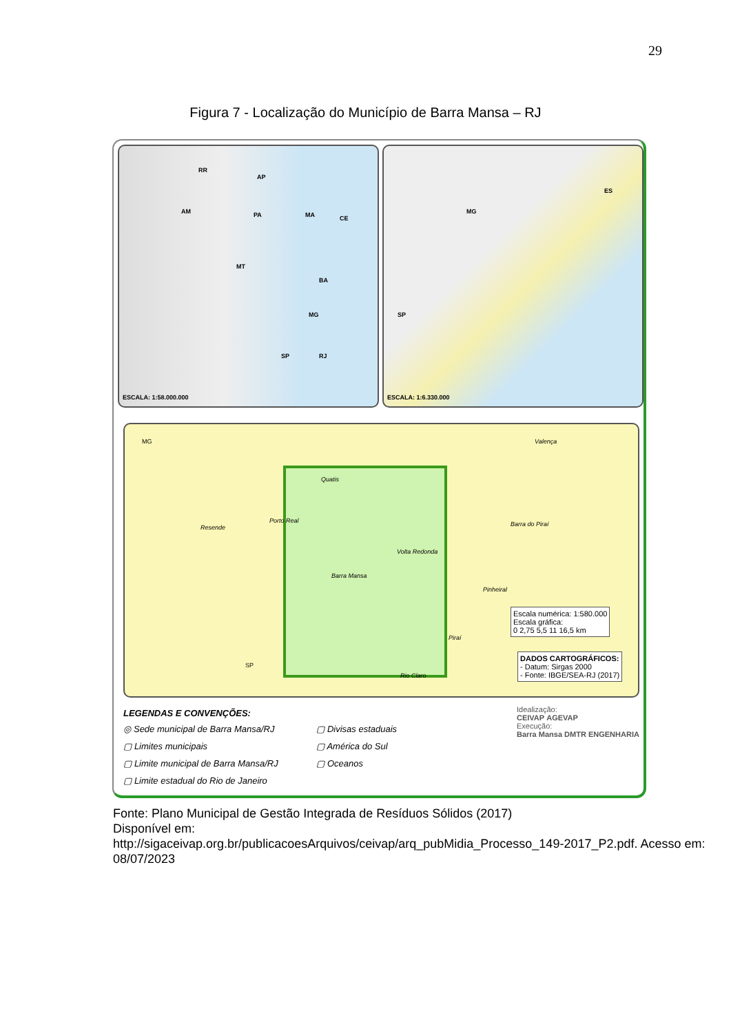29
Figura 7 - Localização do Município de Barra Mansa – RJ
RR
AP
AM PA MA CE
MT
BA
MG
SP RJ
ESCALA: 1:58.000.000
MG
ES
SP
ESCALA: 1:6.330.000
MG Valença
Quatis
Resende
Porto Real Barra do Piraí
Volta Redonda
Barra Mansa
Pinheiral
Piraí
SP
Rio Claro
Escala numérica: 1:580.000
Escala gráfica:
0 2,75 5,5 11 16,5 km
DADOS CARTOGRÁFICOS:
- Datum: Sirgas 2000
- Fonte: IBGE/SEA-RJ (2017)
LEGENDAS E CONVENÇÕES:
◎ Sede municipal de Barra Mansa/RJ ▢ Divisas estaduais ▢ Limites municipais ▢ América do Sul ▢ Limite municipal de Barra Mansa/RJ ▢ Oceanos ▢ Limite estadual do Rio de Janeiro
Idealização:
CEIVAP AGEVAP
Execução:
Barra Mansa DMTR ENGENHARIA
Fonte: Plano Municipal de Gestão Integrada de Resíduos Sólidos (2017)
Disponível em:
http://sigaceivap.org.br/publicacoesArquivos/ceivap/arq_pubMidia_Processo_149-2017_P2.pdf. Acesso em: 08/07/2023